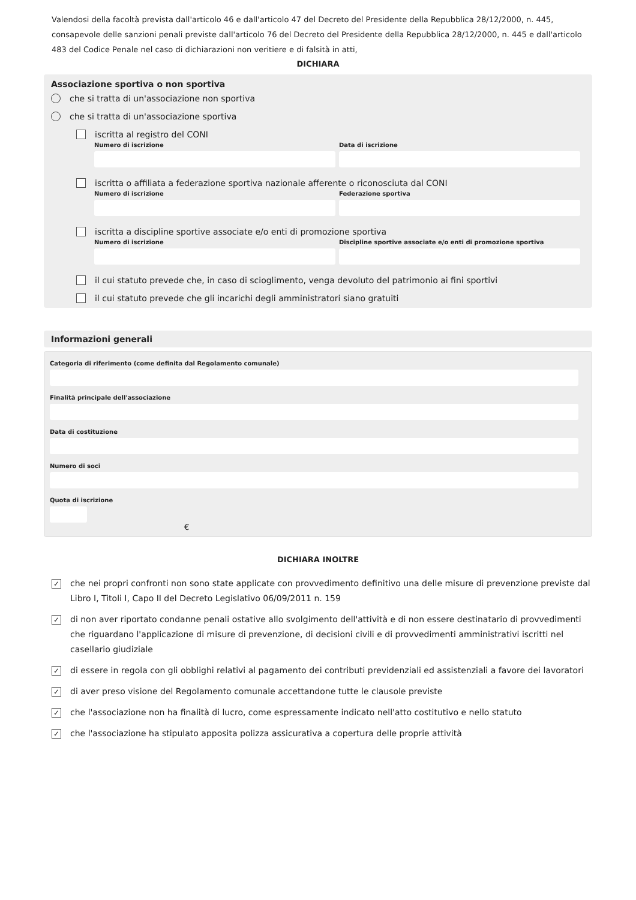Valendosi della facoltà prevista dall'articolo 46 e dall'articolo 47 del Decreto del Presidente della Repubblica 28/12/2000, n. 445, consapevole delle sanzioni penali previste dall'articolo 76 del Decreto del Presidente della Repubblica 28/12/2000, n. 445 e dall'articolo 483 del Codice Penale nel caso di dichiarazioni non veritiere e di falsità in atti,
DICHIARA
Associazione sportiva o non sportiva
che si tratta di un'associazione non sportiva
che si tratta di un'associazione sportiva
iscritta al registro del CONI
Numero di iscrizione Data di iscrizione
iscritta o affiliata a federazione sportiva nazionale afferente o riconosciuta dal CONI
Numero di iscrizione Federazione sportiva
iscritta a discipline sportive associate e/o enti di promozione sportiva
Numero di iscrizione Discipline sportive associate e/o enti di promozione sportiva
il cui statuto prevede che, in caso di scioglimento, venga devoluto del patrimonio ai fini sportivi
il cui statuto prevede che gli incarichi degli amministratori siano gratuiti
Informazioni generali
Categoria di riferimento (come definita dal Regolamento comunale)
Finalità principale dell'associazione
Data di costituzione
Numero di soci
Quota di iscrizione
€
DICHIARA INOLTRE
✓ che nei propri confronti non sono state applicate con provvedimento definitivo una delle misure di prevenzione previste dal Libro I, Titoli I, Capo II del Decreto Legislativo 06/09/2011 n. 159
✓ di non aver riportato condanne penali ostative allo svolgimento dell'attività e di non essere destinatario di provvedimenti che riguardano l'applicazione di misure di prevenzione, di decisioni civili e di provvedimenti amministrativi iscritti nel casellario giudiziale
✓ di essere in regola con gli obblighi relativi al pagamento dei contributi previdenziali ed assistenziali a favore dei lavoratori
✓ di aver preso visione del Regolamento comunale accettandone tutte le clausole previste
✓ che l'associazione non ha finalità di lucro, come espressamente indicato nell'atto costitutivo e nello statuto
✓ che l'associazione ha stipulato apposita polizza assicurativa a copertura delle proprie attività